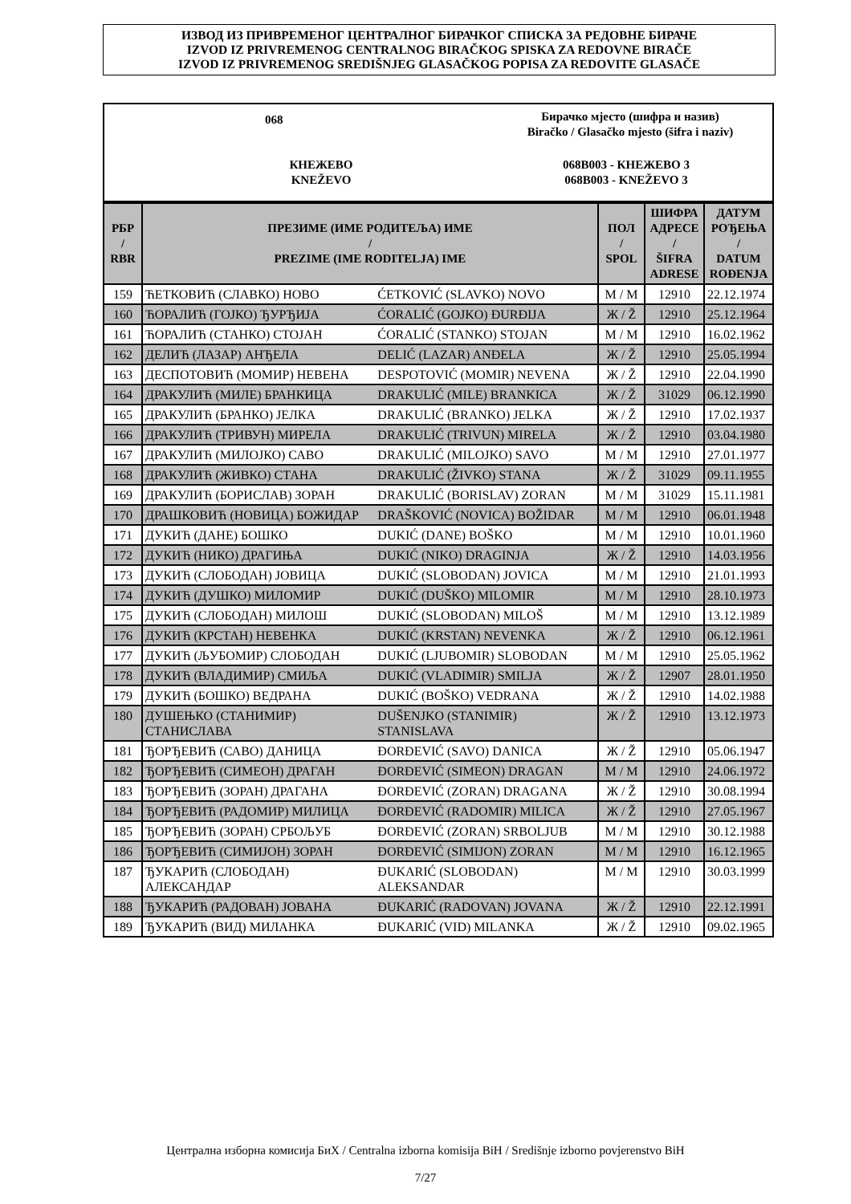ИЗВОД ИЗ ПРИВРЕМЕНОГ ЦЕНТРАЛНОГ БИРАЧКОГ СПИСКА ЗА РЕДОВНЕ БИРАЧЕ
IZVOD IZ PRIVREMENOG CENTRALNOG BIRAČKOG SPISKA ZA REDOVNE BIRAČE
IZVOD IZ PRIVREMENOG SREDIŠNJEG GLASAČKOG POPISA ZA REDOVITE GLASAČE
068
Бирачко мјесто (шифра и назив)
Biračko / Glasačko mjesto (šifra i naziv)
КНЕЖЕВО
KNEŽEVO
068B003 - КНЕЖЕВО 3
068B003 - KNEŽEVO 3
| РБР / RBR | ПРЕЗИМЕ (ИМЕ РОДИТЕЉА) ИМЕ / PREZIME (IME RODITELJA) IME | | ПОЛ / SPOL | ШИФРА АДРЕСЕ / ŠIFRA ADRESE | ДАТУМ РОЂЕЊА / DATUM ROĐENJA |
| --- | --- | --- | --- | --- | --- |
| 159 | ЋЕТКОВИЋ (СЛАВКО) НОВО | ĆETKOVIĆ (SLAVKO) NOVO | М / M | 12910 | 22.12.1974 |
| 160 | ЋОРАЛИЋ (ГОЈКО) ЂУРЂИЈА | ĆORALIĆ (GOJKO) ĐURĐIJA | Ж / Ž | 12910 | 25.12.1964 |
| 161 | ЋОРАЛИЋ (СТАНКО) СТОЈАН | ĆORALIĆ (STANKO) STOJAN | М / M | 12910 | 16.02.1962 |
| 162 | ДЕЛИЋ (ЛАЗАР) АНЂЕЛА | DELIĆ (LAZAR) ANĐELA | Ж / Ž | 12910 | 25.05.1994 |
| 163 | ДЕСПОТОВИЋ (МОМИР) НЕВЕНА | DESPOTOVIĆ (MOMIR) NEVENA | Ж / Ž | 12910 | 22.04.1990 |
| 164 | ДРАКУЛИЋ (МИЛЕ) БРАНКИЦА | DRAKULIĆ (MILE) BRANKICA | Ж / Ž | 31029 | 06.12.1990 |
| 165 | ДРАКУЛИЋ (БРАНКО) ЈЕЛКА | DRAKULIĆ (BRANKO) JELKA | Ж / Ž | 12910 | 17.02.1937 |
| 166 | ДРАКУЛИЋ (ТРИВУН) МИРЕЛА | DRAKULIĆ (TRIVUN) MIRELA | Ж / Ž | 12910 | 03.04.1980 |
| 167 | ДРАКУЛИЋ (МИЛОЈКО) САВО | DRAKULIĆ (MILOJKO) SAVO | М / M | 12910 | 27.01.1977 |
| 168 | ДРАКУЛИЋ (ЖИВКО) СТАНА | DRAKULIĆ (ŽIVKO) STANA | Ж / Ž | 31029 | 09.11.1955 |
| 169 | ДРАКУЛИЋ (БОРИСЛАВ) ЗОРАН | DRAKULIĆ (BORISLAV) ZORAN | М / M | 31029 | 15.11.1981 |
| 170 | ДРАШКОВИЋ (НОВИЦА) БОЖИДАР | DRAŠKOVIĆ (NOVICA) BOŽIDAR | М / M | 12910 | 06.01.1948 |
| 171 | ДУКИЋ (ДАНЕ) БОШКО | DUKIĆ (DANE) BOŠKO | М / M | 12910 | 10.01.1960 |
| 172 | ДУКИЋ (НИКО) ДРАГИЊА | DUKIĆ (NIKO) DRAGINJA | Ж / Ž | 12910 | 14.03.1956 |
| 173 | ДУКИЋ (СЛОБОДАН) ЈОВИЦА | DUKIĆ (SLOBODAN) JOVICA | М / M | 12910 | 21.01.1993 |
| 174 | ДУКИЋ (ДУШКО) МИЛОМИР | DUKIĆ (DUŠKO) MILOMIR | М / M | 12910 | 28.10.1973 |
| 175 | ДУКИЋ (СЛОБОДАН) МИЛОШ | DUKIĆ (SLOBODAN) MILOŠ | М / M | 12910 | 13.12.1989 |
| 176 | ДУКИЋ (КРСТАН) НЕВЕНКА | DUKIĆ (KRSTAN) NEVENKA | Ж / Ž | 12910 | 06.12.1961 |
| 177 | ДУКИЋ (ЉУБОМИР) СЛОБОДАН | DUKIĆ (LJUBOMIR) SLOBODAN | М / M | 12910 | 25.05.1962 |
| 178 | ДУКИЋ (ВЛАДИМИР) СМИЉА | DUKIĆ (VLADIMIR) SMILJA | Ж / Ž | 12907 | 28.01.1950 |
| 179 | ДУКИЋ (БОШКО) ВЕДРАНА | DUKIĆ (BOŠKO) VEDRANA | Ж / Ž | 12910 | 14.02.1988 |
| 180 | ДУШЕЊКО (СТАНИМИР) СТАНИСЛАВА | DUŠENJKO (STANIMIR) STANISLAVA | Ж / Ž | 12910 | 13.12.1973 |
| 181 | ЂОРЂЕВИЋ (САВО) ДАНИЦА | ĐORĐEVIĆ (SAVO) DANICA | Ж / Ž | 12910 | 05.06.1947 |
| 182 | ЂОРЂЕВИЋ (СИМЕОН) ДРАГАН | ĐORĐEVIĆ (SIMEON) DRAGAN | М / M | 12910 | 24.06.1972 |
| 183 | ЂОРЂЕВИЋ (ЗОРАН) ДРАГАНА | ĐORĐEVIĆ (ZORAN) DRAGANA | Ж / Ž | 12910 | 30.08.1994 |
| 184 | ЂОРЂЕВИЋ (РАДОМИР) МИЛИЦА | ĐORĐEVIĆ (RADOMIR) MILICA | Ж / Ž | 12910 | 27.05.1967 |
| 185 | ЂОРЂЕВИЋ (ЗОРАН) СРБОЉУБ | ĐORĐEVIĆ (ZORAN) SRBOLJUB | М / M | 12910 | 30.12.1988 |
| 186 | ЂОРЂЕВИЋ (СИМИЈОН) ЗОРАН | ĐORĐEVIĆ (SIMIJON) ZORAN | М / M | 12910 | 16.12.1965 |
| 187 | ЂУКАРИЋ (СЛОБОДАН) АЛЕКСАНДАР | ĐUKARIĆ (SLOBODAN) ALEKSANDAR | М / M | 12910 | 30.03.1999 |
| 188 | ЂУКАРИЋ (РАДОВАН) ЈОВАНА | ĐUKARIĆ (RADOVAN) JOVANA | Ж / Ž | 12910 | 22.12.1991 |
| 189 | ЂУКАРИЋ (ВИД) МИЛАНКА | ĐUKARIĆ (VID) MILANKA | Ж / Ž | 12910 | 09.02.1965 |
Централна изборна комисија БиХ / Centralna izborna komisija BiH / Središnje izborno povjerenstvo BiH
7/27